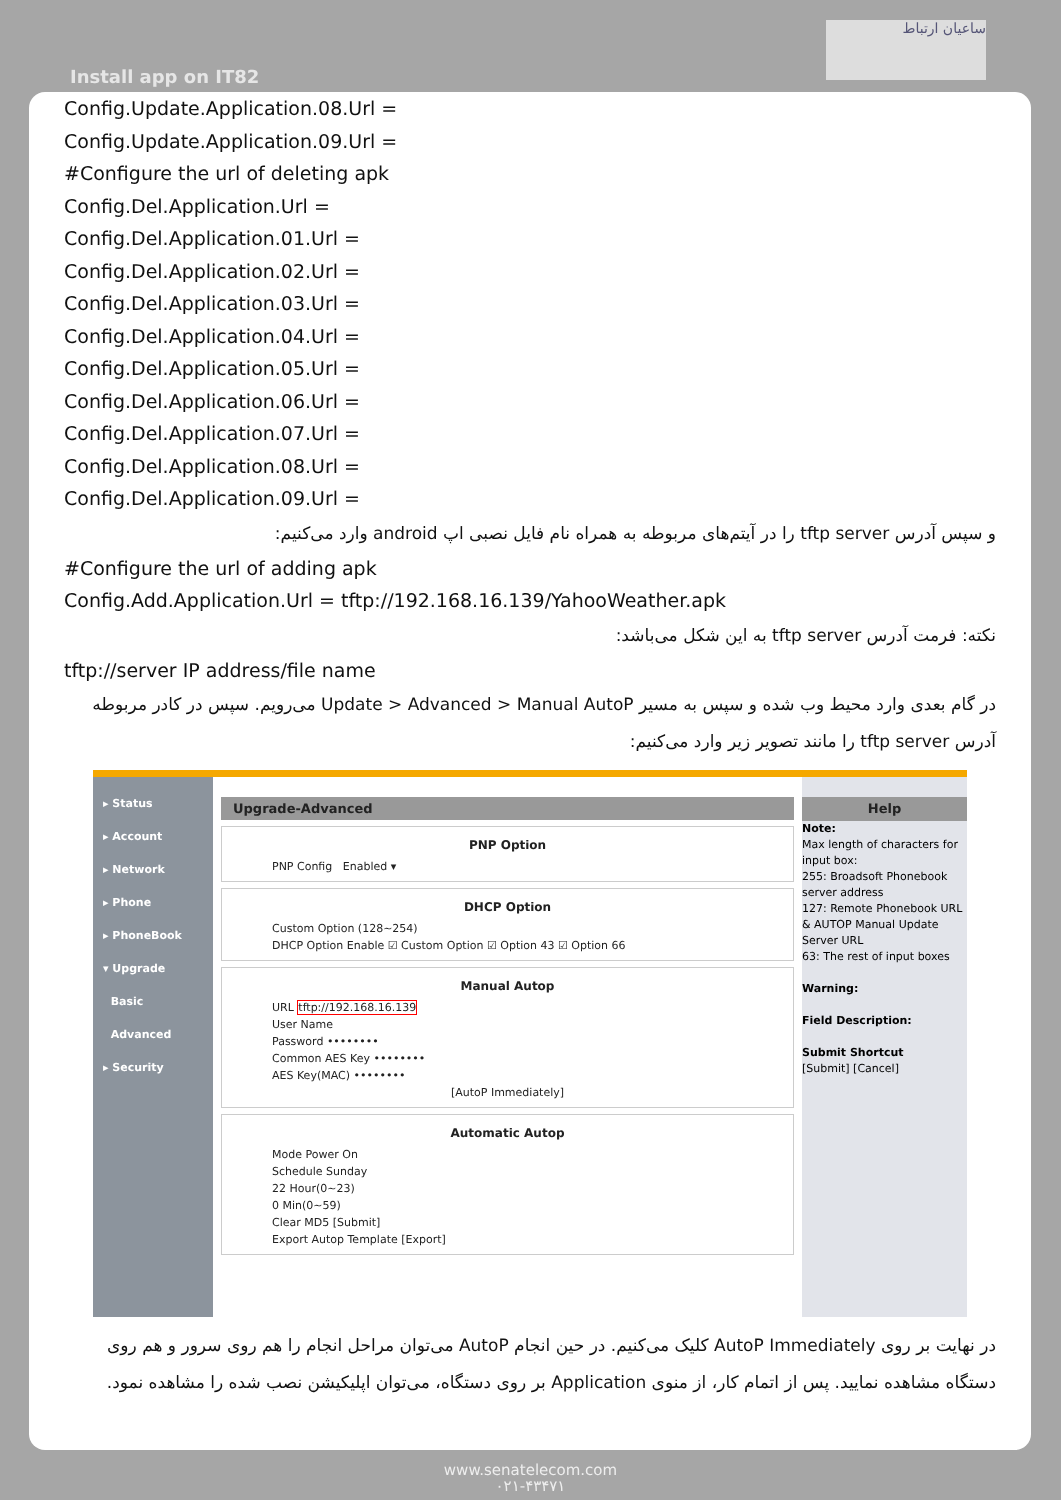Install app on IT82
ساعیان ارتباط
Config.Update.Application.08.Url =
Config.Update.Application.09.Url =
#Configure the url of deleting apk
Config.Del.Application.Url =
Config.Del.Application.01.Url =
Config.Del.Application.02.Url =
Config.Del.Application.03.Url =
Config.Del.Application.04.Url =
Config.Del.Application.05.Url =
Config.Del.Application.06.Url =
Config.Del.Application.07.Url =
Config.Del.Application.08.Url =
Config.Del.Application.09.Url =
و سپس آدرس tftp server را در آیتم‌های مربوطه به همراه نام فایل نصبی اپ android وارد می‌کنیم:
#Configure the url of adding apk
Config.Add.Application.Url = tftp://192.168.16.139/YahooWeather.apk
نکته: فرمت آدرس tftp server به این شکل می‌باشد:
tftp://server IP address/file name
در گام بعدی وارد محیط وب شده و سپس به مسیر Update > Advanced > Manual AutoP می‌رویم. سپس در کادر مربوطه آدرس tftp server را مانند تصویر زیر وارد می‌کنیم:
▸ Status
▸ Account
▸ Network
▸ Phone
▸ PhoneBook
▾ Upgrade
Basic
Advanced
▸ Security
Upgrade-Advanced
PNP Option
PNP Config Enabled ▾
DHCP Option
Custom Option (128~254)
DHCP Option Enable ☑ Custom Option ☑ Option 43 ☑ Option 66
Manual Autop
URL tftp://192.168.16.139
User Name
Password ••••••••
Common AES Key ••••••••
AES Key(MAC) ••••••••
[AutoP Immediately]
Automatic Autop
Mode Power On
Schedule Sunday
22 Hour(0~23)
0 Min(0~59)
Clear MD5 [Submit]
Export Autop Template [Export]
Help
Note:
Max length of characters for input box:
255: Broadsoft Phonebook server address
127: Remote Phonebook URL & AUTOP Manual Update Server URL
63: The rest of input boxes
Warning:
Field Description:
Submit Shortcut
[Submit] [Cancel]
در نهایت بر روی AutoP Immediately کلیک می‌کنیم. در حین انجام AutoP می‌توان مراحل انجام را هم روی سرور و هم روی دستگاه مشاهده نمایید. پس از اتمام کار، از منوی Application بر روی دستگاه، می‌توان اپلیکیشن نصب شده را مشاهده نمود.
www.senatelecom.com
۰۲۱-۴۳۴۷۱